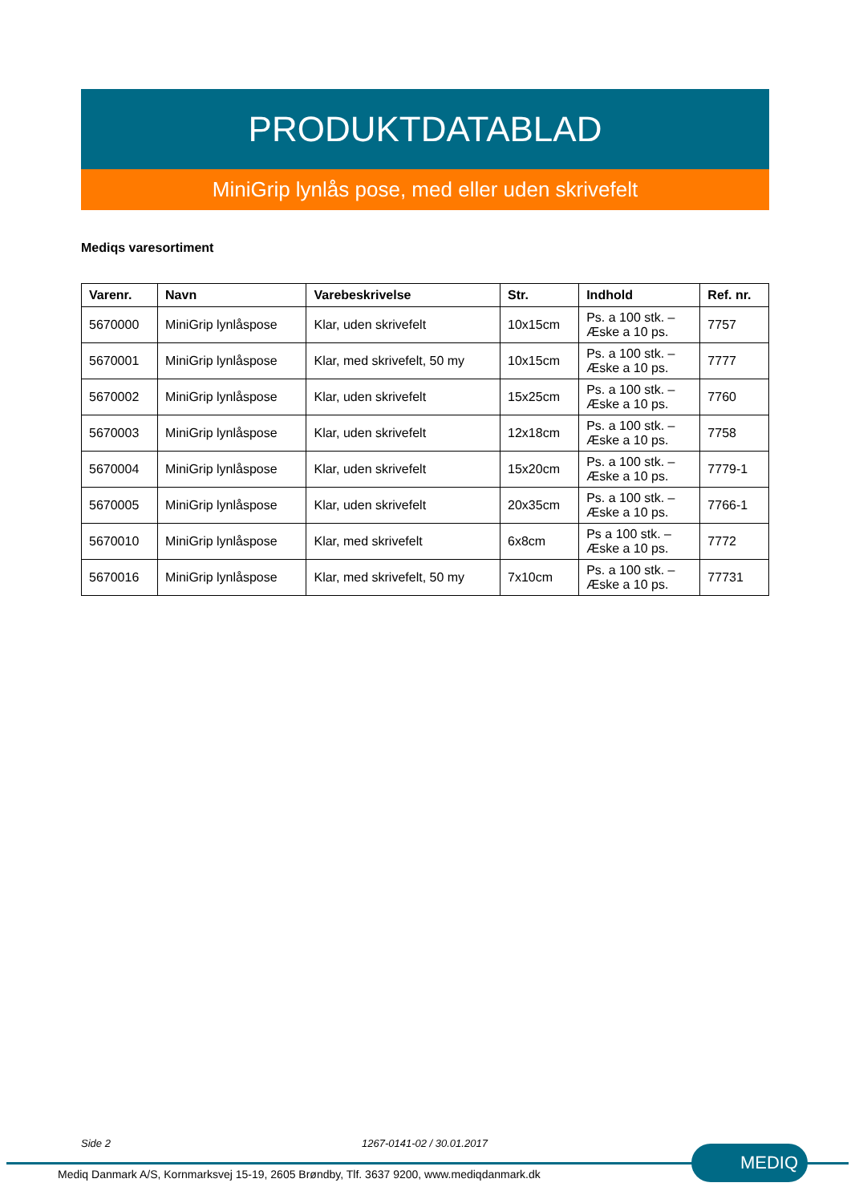PRODUKTDATABLAD
MiniGrip lynlås pose, med eller uden skrivefelt
Mediqs varesortiment
| Varenr. | Navn | Varebeskrivelse | Str. | Indhold | Ref. nr. |
| --- | --- | --- | --- | --- | --- |
| 5670000 | MiniGrip lynlåspose | Klar, uden skrivefelt | 10x15cm | Ps. a 100 stk. – Æske a 10 ps. | 7757 |
| 5670001 | MiniGrip lynlåspose | Klar, med skrivefelt, 50 my | 10x15cm | Ps. a 100 stk. – Æske a 10 ps. | 7777 |
| 5670002 | MiniGrip lynlåspose | Klar, uden skrivefelt | 15x25cm | Ps. a 100 stk. – Æske a 10 ps. | 7760 |
| 5670003 | MiniGrip lynlåspose | Klar, uden skrivefelt | 12x18cm | Ps. a 100 stk. – Æske a 10 ps. | 7758 |
| 5670004 | MiniGrip lynlåspose | Klar, uden skrivefelt | 15x20cm | Ps. a 100 stk. – Æske a 10 ps. | 7779-1 |
| 5670005 | MiniGrip lynlåspose | Klar, uden skrivefelt | 20x35cm | Ps. a 100 stk. – Æske a 10 ps. | 7766-1 |
| 5670010 | MiniGrip lynlåspose | Klar, med skrivefelt | 6x8cm | Ps a 100 stk. – Æske a 10 ps. | 7772 |
| 5670016 | MiniGrip lynlåspose | Klar, med skrivefelt, 50 my | 7x10cm | Ps. a 100 stk. – Æske a 10 ps. | 77731 |
Side 2 1267-0141-02 / 30.01.2017
Mediq Danmark A/S, Kornmarksvej 15-19, 2605 Brøndby, Tlf. 3637 9200, www.mediqdanmark.dk
MEDIQ